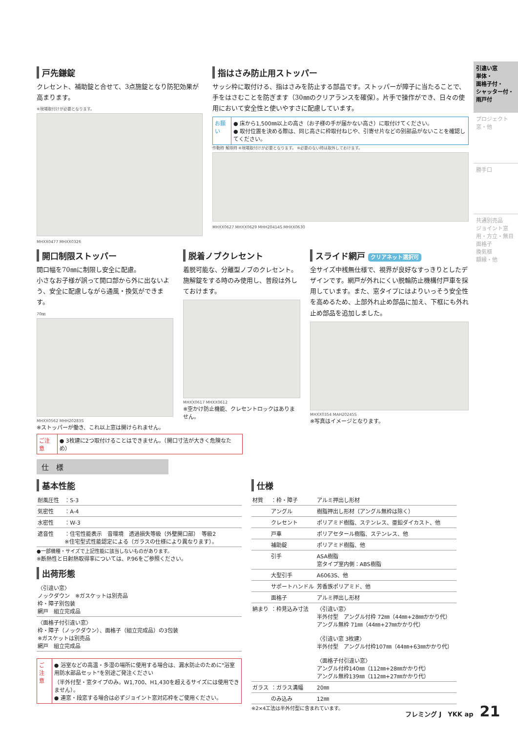引違い窓
単体・
面格子付・
シャッター付・
雨戸付
プロジェクト窓・他
勝手口
共通別売品
ジョイント窓用・方立・無目
面格子
換気框
額縁・他
戸先鎌錠
クレセント、補助錠と合せて、3点施錠となり防犯効果が高まります。
※現場取付けが必要となります。
MHXX0477 MHXX0326
指はさみ防止用ストッパー
サッシ枠に取付ける、指はさみを防止する部品です。ストッパーが障子に当たることで、手をはさむことを防ぎます（30㎜のクリアランスを確保）。片手で操作ができ、日々の使用において安全性と使いやすさに配慮しています。
お願い ● 床から1,500㎜以上の高さ（お子様の手が届かない高さ）に取付けてください。
● 取付位置を決める際は、同じ高さに枠取付ねじや、引寄せ片などの別部品がないことを確認してください。
作動時 解除時 ※現場取付けが必要となります。 ※必要のない時は取外しておけます。
MHXX0627 MHXX0629 MHH20414S MHXX0630
開口制限ストッパー
開口幅を70㎜に制限し安全に配慮。
小さなお子様が誤って開口部から外に出ないよう、安全に配慮しながら通風・換気ができます。
70㎜
MHXX0562 MHH20283S
※ストッパーが働き、これ以上窓は開けられません。
脱着ノブクレセント
着脱可能な、分離型ノブのクレセント。施解錠をする時のみ使用し、普段は外しておけます。
MHXX0617 MHXX0612
※空かけ防止機能、クレセントロックはありません。
スライド網戸 クリアネット選択可
全サイズ中桟無仕様で、視界が良好なすっきりとしたデザインです。網戸が外れにくい脱輪防止機構付戸車を採用しています。また、窓タイプにはよりいっそう安全性を高めるため、上部外れ止め部品に加え、下框にも外れ止め部品を追加しました。
MHXX0354 MAH20245S
※写真はイメージとなります。
ご注意 ● 3枚建に2つ取付けることはできません。（開口寸法が大きく危険なため）
仕　様
基本性能
| 耐風圧性 | ：S-3 |
| 気密性 | ：A-4 |
| 水密性 | ：W-3 |
| 遮音性 | ：住宅性能表示 音環境 透過損失等級（外壁開口部） 等級2 ※住宅型式性能認定による（ガラスの仕様により異なります）。 |
●一部機種・サイズで上記性能に該当しないものがあります。
※断熱性と日射熱取得率については、P.96をご参照ください。
出荷形態
| 〈引違い窓〉 ノックダウン ※ガスケットは別売品 枠・障子別包装 網戸 組立完成品 |
| 〈面格子付引違い窓〉 枠・障子（ノックダウン）、面格子（組立完成品）の3包装 ※ガスケットは別売品 網戸 組立完成品 |
ご注意 ● 浴室などの高温・多湿の場所に使用する場合は、漏水防止のために"浴室用防水部品セット"を別途ご発注ください
（半外付型・窓タイプのみ。W1,700、H1,430を超えるサイズには使用できません）。
● 連窓・段窓する場合は必ずジョイント窓対応枠をご使用ください。
仕様
| 材質 | ：枠・障子 | アルミ押出し形材 |
| | アングル | 樹脂押出し形材（アングル無枠は除く） |
| | クレセント | ポリアミド樹脂、ステンレス、亜鉛ダイカスト、他 |
| | 戸車 | ポリアセタール樹脂、ステンレス、他 |
| | 補助錠 | ポリアミド樹脂、他 |
| | 引手 | ASA樹脂 窓タイプ室内側：ABS樹脂 |
| | 大型引手 | A6063S、他 |
| | サポートハンドル | 芳香族ポリアミド、他 |
| | 面格子 | アルミ押出し形材 |
| 納まり | ：枠見込み寸法 | 〈引違い窓〉 半外付型 アングル付枠 72㎜（44㎜+28㎜かかり代） アングル無枠 71㎜（44㎜+27㎜かかり代） 〈引違い窓 3枚建〉 半外付型 アングル付枠107㎜（44㎜+63㎜かかり代） 〈面格子付引違い窓〉 アングル付枠140㎜（112㎜+28㎜かかり代） アングル無枠139㎜（112㎜+27㎜かかり代） |
| ガラス | ：ガラス溝幅 | 20㎜ |
| | のみ込み | 12㎜ |
※2×4工法は半外付型に含まれています。
フレミング J　YKK ap　21